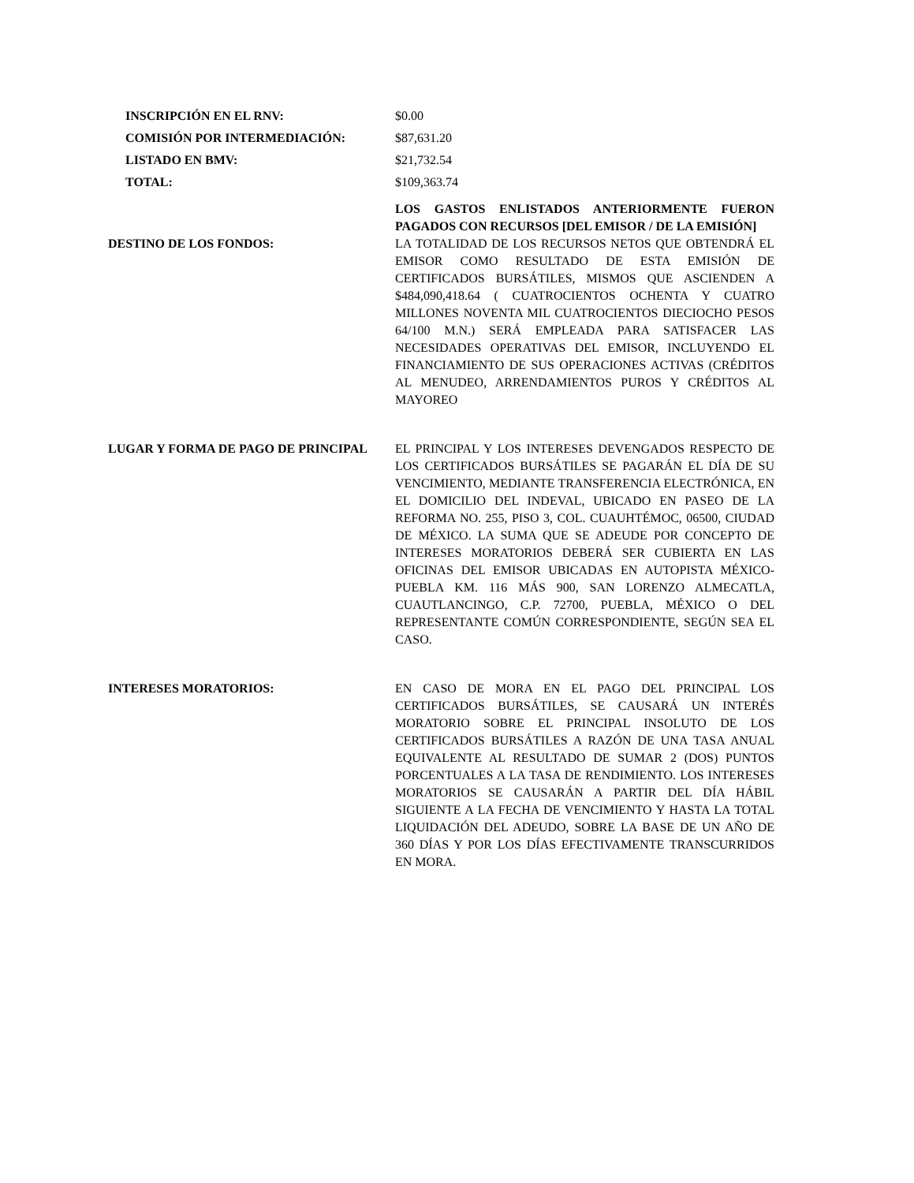INSCRIPCIÓN EN EL RNV: $0.00
COMISIÓN POR INTERMEDIACIÓN: $87,631.20
LISTADO EN BMV: $21,732.54
TOTAL: $109,363.74
LOS GASTOS ENLISTADOS ANTERIORMENTE FUERON PAGADOS CON RECURSOS [DEL EMISOR / DE LA EMISIÓN]
DESTINO DE LOS FONDOS: LA TOTALIDAD DE LOS RECURSOS NETOS QUE OBTENDRÁ EL EMISOR COMO RESULTADO DE ESTA EMISIÓN DE CERTIFICADOS BURSÁTILES, MISMOS QUE ASCIENDEN A $484,090,418.64 ( CUATROCIENTOS OCHENTA Y CUATRO MILLONES NOVENTA MIL CUATROCIENTOS DIECIOCHO PESOS 64/100 M.N.) SERÁ EMPLEADA PARA SATISFACER LAS NECESIDADES OPERATIVAS DEL EMISOR, INCLUYENDO EL FINANCIAMIENTO DE SUS OPERACIONES ACTIVAS (CRÉDITOS AL MENUDEO, ARRENDAMIENTOS PUROS Y CRÉDITOS AL MAYOREO
LUGAR Y FORMA DE PAGO DE PRINCIPAL EL PRINCIPAL Y LOS INTERESES DEVENGADOS RESPECTO DE LOS CERTIFICADOS BURSÁTILES SE PAGARÁN EL DÍA DE SU VENCIMIENTO, MEDIANTE TRANSFERENCIA ELECTRÓNICA, EN EL DOMICILIO DEL INDEVAL, UBICADO EN PASEO DE LA REFORMA NO. 255, PISO 3, COL. CUAUHTÉMOC, 06500, CIUDAD DE MÉXICO. LA SUMA QUE SE ADEUDE POR CONCEPTO DE INTERESES MORATORIOS DEBERÁ SER CUBIERTA EN LAS OFICINAS DEL EMISOR UBICADAS EN AUTOPISTA MÉXICO-PUEBLA KM. 116 MÁS 900, SAN LORENZO ALMECATLA, CUAUTLANCINGO, C.P. 72700, PUEBLA, MÉXICO O DEL REPRESENTANTE COMÚN CORRESPONDIENTE, SEGÚN SEA EL CASO.
INTERESES MORATORIOS: EN CASO DE MORA EN EL PAGO DEL PRINCIPAL LOS CERTIFICADOS BURSÁTILES, SE CAUSARÁ UN INTERÉS MORATORIO SOBRE EL PRINCIPAL INSOLUTO DE LOS CERTIFICADOS BURSÁTILES A RAZÓN DE UNA TASA ANUAL EQUIVALENTE AL RESULTADO DE SUMAR 2 (DOS) PUNTOS PORCENTUALES A LA TASA DE RENDIMIENTO. LOS INTERESES MORATORIOS SE CAUSARÁN A PARTIR DEL DÍA HÁBIL SIGUIENTE A LA FECHA DE VENCIMIENTO Y HASTA LA TOTAL LIQUIDACIÓN DEL ADEUDO, SOBRE LA BASE DE UN AÑO DE 360 DÍAS Y POR LOS DÍAS EFECTIVAMENTE TRANSCURRIDOS EN MORA.